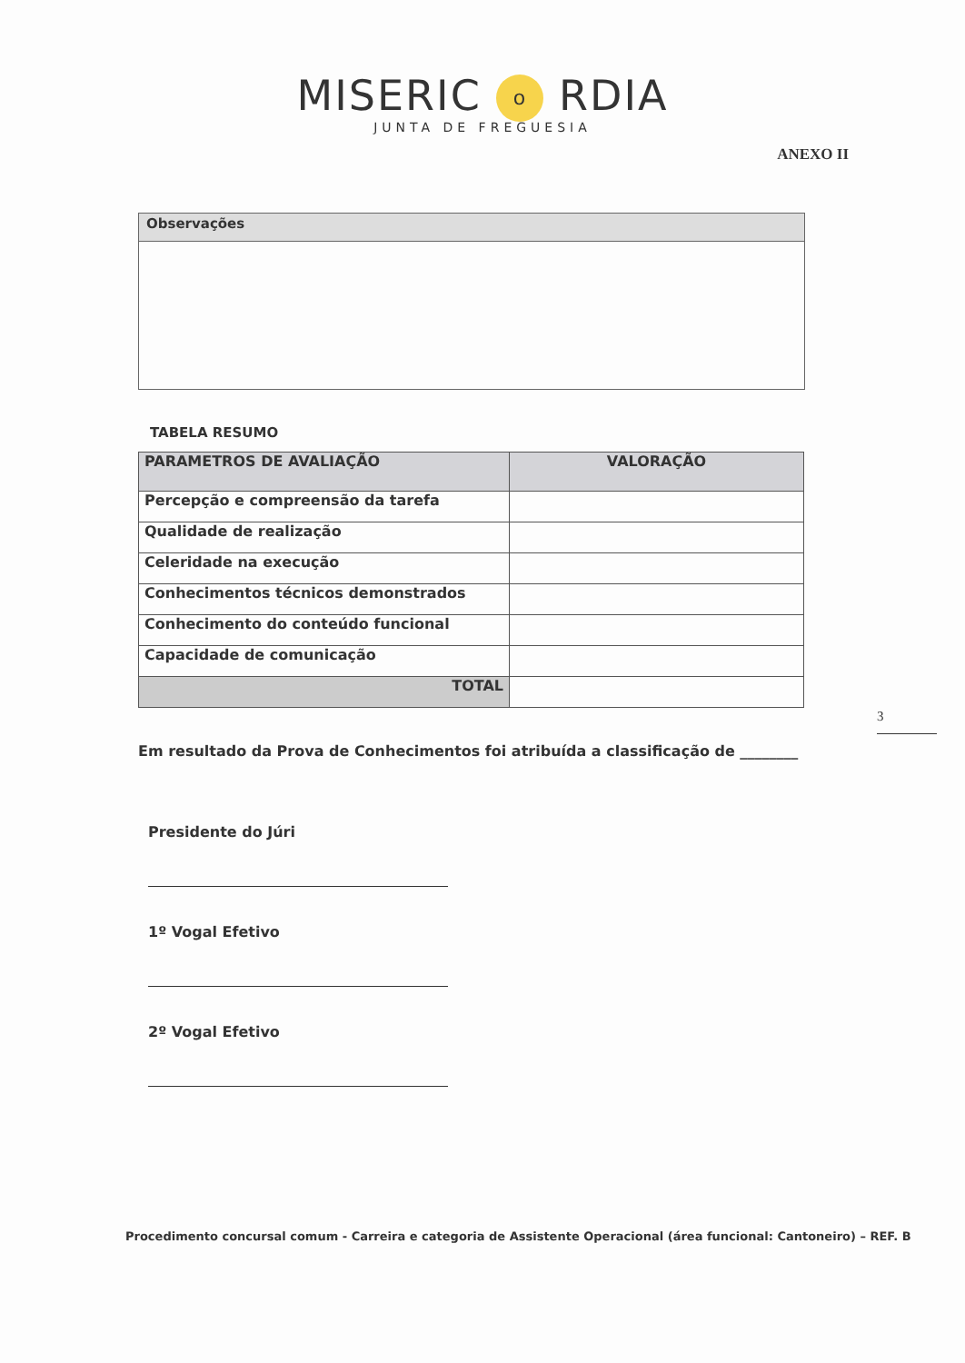MISERIC o RDIA
JUNTA DE FREGUESIA
ANEXO II
| Observações |
TABELA RESUMO
| PARAMETROS DE AVALIAÇÃO | VALORAÇÃO |
| --- | --- |
| Percepção e compreensão da tarefa | |
| Qualidade de realização | |
| Celeridade na execução | |
| Conhecimentos técnicos demonstrados | |
| Conhecimento do conteúdo funcional | |
| Capacidade de comunicação | |
| TOTAL | |
3
Em resultado da Prova de Conhecimentos foi atribuída a classificação de ________
Presidente do Júri
1º Vogal Efetivo
2º Vogal Efetivo
Procedimento concursal comum - Carreira e categoria de Assistente Operacional (área funcional: Cantoneiro) – REF. B